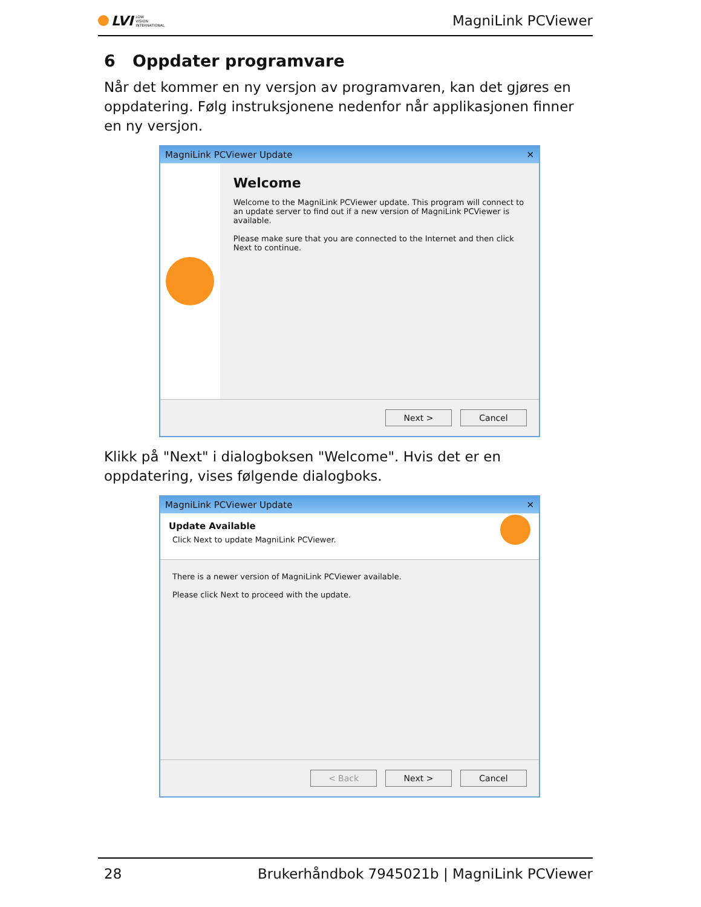LVI LOW
VISION
INTERNATIONAL
MagniLink PCViewer
6 Oppdater programvare
Når det kommer en ny versjon av programvaren, kan det gjøres en oppdatering. Følg instruksjonene nedenfor når applikasjonen finner en ny versjon.
MagniLink PCViewer Update ✕
Welcome
Welcome to the MagniLink PCViewer update. This program will connect to an update server to find out if a new version of MagniLink PCViewer is available.
Please make sure that you are connected to the Internet and then click Next to continue.
Next > Cancel
Klikk på "Next" i dialogboksen "Welcome". Hvis det er en oppdatering, vises følgende dialogboks.
MagniLink PCViewer Update ✕
Update Available
Click Next to update MagniLink PCViewer.
There is a newer version of MagniLink PCViewer available.
Please click Next to proceed with the update.
< Back Next > Cancel
28 Brukerhåndbok 7945021b | MagniLink PCViewer